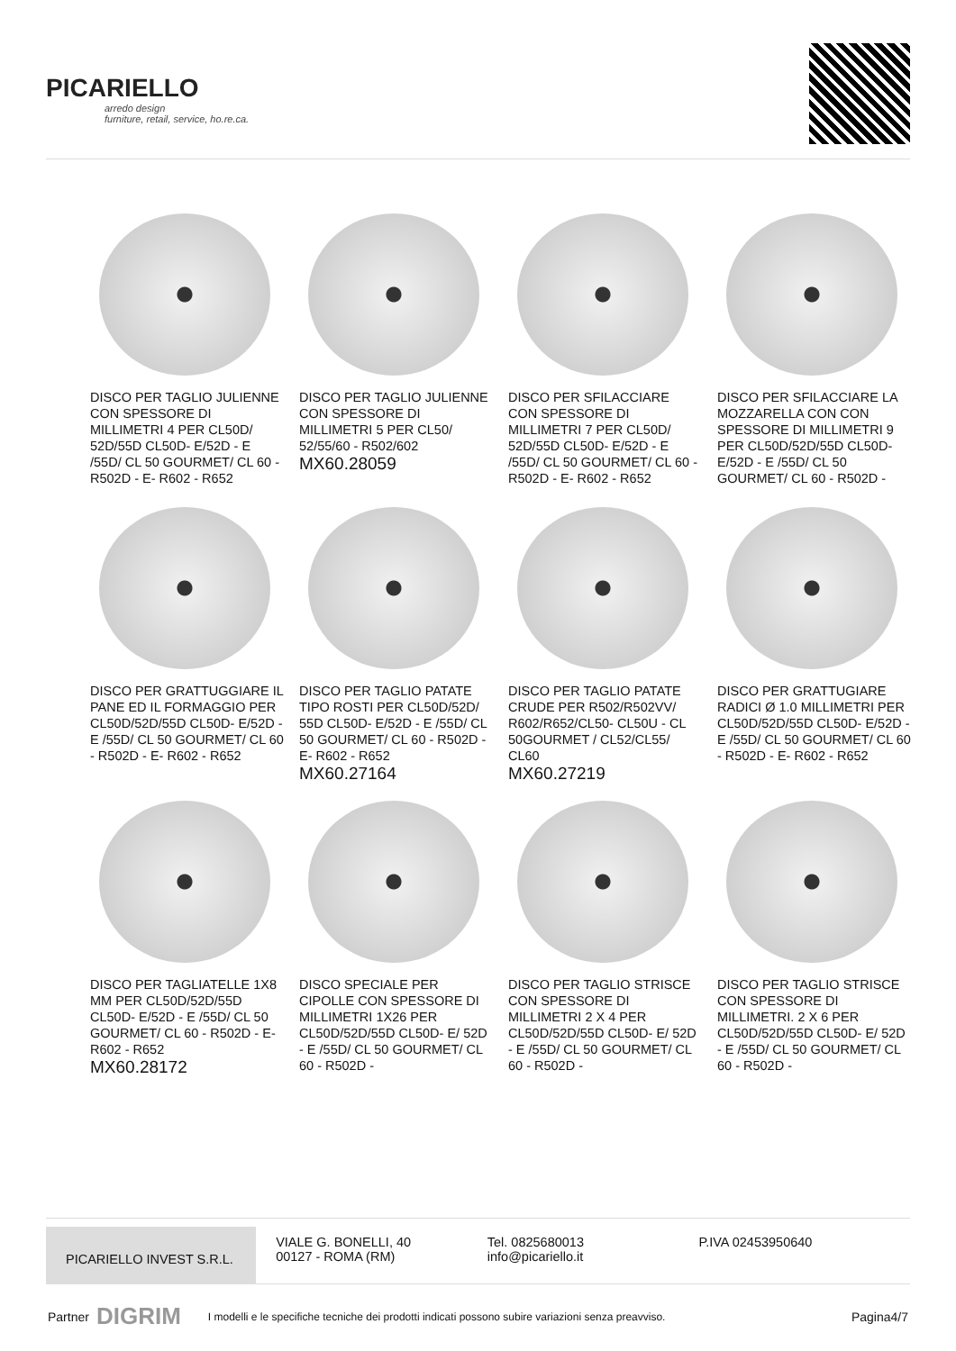PICARIELLO
arredo design
furniture, retail, service, ho.re.ca.
DISCO PER TAGLIO JULIENNE CON SPESSORE DI MILLIMETRI 4 PER CL50D/ 52D/55D CL50D- E/52D - E /55D/ CL 50 GOURMET/ CL 60 - R502D - E- R602 - R652
DISCO PER TAGLIO JULIENNE CON SPESSORE DI MILLIMETRI 5 PER CL50/ 52/55/60 - R502/602
MX60.28059
DISCO PER SFILACCIARE CON SPESSORE DI MILLIMETRI 7 PER CL50D/ 52D/55D CL50D- E/52D - E /55D/ CL 50 GOURMET/ CL 60 - R502D - E- R602 - R652
DISCO PER SFILACCIARE LA MOZZARELLA CON CON SPESSORE DI MILLIMETRI 9 PER CL50D/52D/55D CL50D- E/52D - E /55D/ CL 50 GOURMET/ CL 60 - R502D -
DISCO PER GRATTUGGIARE IL PANE ED IL FORMAGGIO PER CL50D/52D/55D CL50D- E/52D - E /55D/ CL 50 GOURMET/ CL 60 - R502D - E- R602 - R652
DISCO PER TAGLIO PATATE TIPO ROSTI PER CL50D/52D/ 55D CL50D- E/52D - E /55D/ CL 50 GOURMET/ CL 60 - R502D - E- R602 - R652
MX60.27164
DISCO PER TAGLIO PATATE CRUDE PER R502/R502VV/ R602/R652/CL50- CL50U - CL 50GOURMET / CL52/CL55/ CL60
MX60.27219
DISCO PER GRATTUGIARE RADICI Ø 1.0 MILLIMETRI PER CL50D/52D/55D CL50D- E/52D - E /55D/ CL 50 GOURMET/ CL 60 - R502D - E- R602 - R652
DISCO PER TAGLIATELLE 1X8 MM PER CL50D/52D/55D CL50D- E/52D - E /55D/ CL 50 GOURMET/ CL 60 - R502D - E- R602 - R652
MX60.28172
DISCO SPECIALE PER CIPOLLE CON SPESSORE DI MILLIMETRI 1X26 PER CL50D/52D/55D CL50D- E/ 52D - E /55D/ CL 50 GOURMET/ CL 60 - R502D -
DISCO PER TAGLIO STRISCE CON SPESSORE DI MILLIMETRI 2 X 4 PER CL50D/52D/55D CL50D- E/ 52D - E /55D/ CL 50 GOURMET/ CL 60 - R502D -
DISCO PER TAGLIO STRISCE CON SPESSORE DI MILLIMETRI. 2 X 6 PER CL50D/52D/55D CL50D- E/ 52D - E /55D/ CL 50 GOURMET/ CL 60 - R502D -
PICARIELLO INVEST S.R.L.
VIALE G. BONELLI, 40
00127 - ROMA (RM)
Tel. 0825680013
info@picariello.it
P.IVA 02453950640
Partner DIGRIM I modelli e le specifiche tecniche dei prodotti indicati possono subire variazioni senza preavviso. Pagina4/7